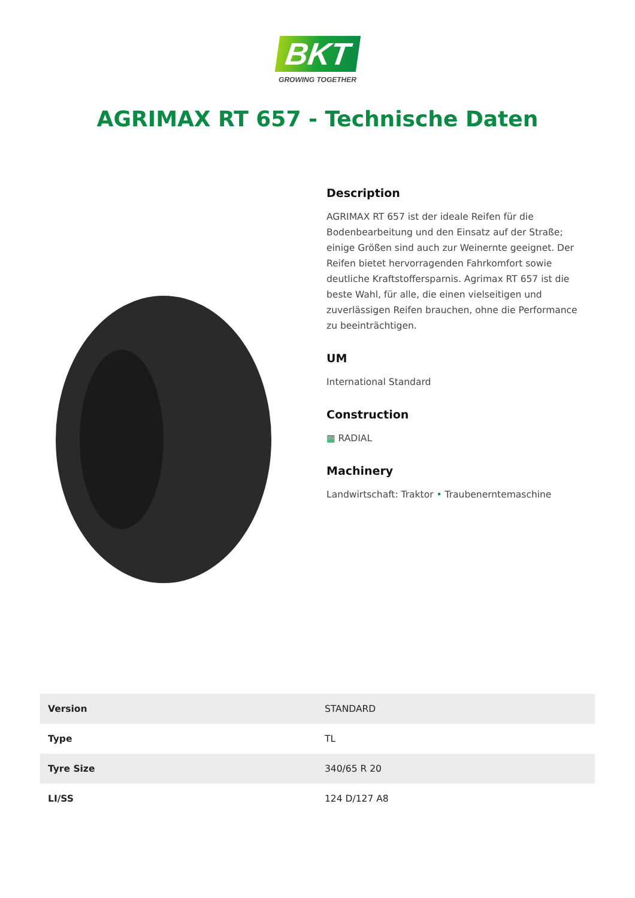BKT
GROWING TOGETHER
AGRIMAX RT 657 - Technische Daten
Description
AGRIMAX RT 657 ist der ideale Reifen für die Bodenbearbeitung und den Einsatz auf der Straße; einige Größen sind auch zur Weinernte geeignet. Der Reifen bietet hervorragenden Fahrkomfort sowie deutliche Kraftstoffersparnis. Agrimax RT 657 ist die beste Wahl, für alle, die einen vielseitigen und zuverlässigen Reifen brauchen, ohne die Performance zu beeinträchtigen.
UM
International Standard
Construction
▦ RADIAL
Machinery
Landwirtschaft: Traktor • Traubenerntemaschine
| Version | STANDARD |
| Type | TL |
| Tyre Size | 340/65 R 20 |
| LI/SS | 124 D/127 A8 |